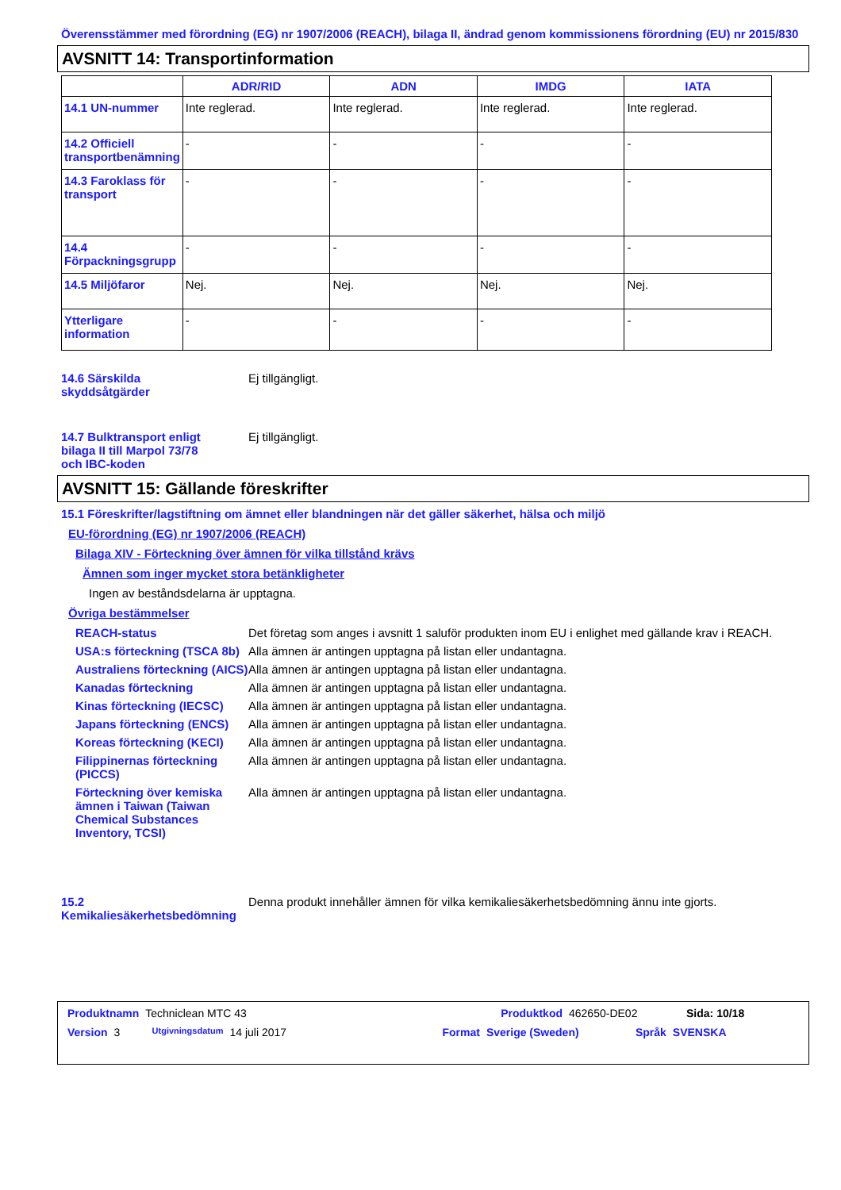Överensstämmer med förordning (EG) nr 1907/2006 (REACH), bilaga II, ändrad genom kommissionens förordning (EU) nr 2015/830
AVSNITT 14: Transportinformation
| | ADR/RID | ADN | IMDG | IATA |
| --- | --- | --- | --- | --- |
| 14.1 UN-nummer | Inte reglerad. | Inte reglerad. | Inte reglerad. | Inte reglerad. |
| 14.2 Officiell transportbenämning | - | - | - | - |
| 14.3 Faroklass för transport | - | - | - | - |
| 14.4 Förpackningsgrupp | - | - | - | - |
| 14.5 Miljöfaror | Nej. | Nej. | Nej. | Nej. |
| Ytterligare information | - | - | - | - |
14.6 Särskilda
skyddsåtgärder
Ej tillgängligt.
14.7 Bulktransport enligt
bilaga II till Marpol 73/78
och IBC-koden
Ej tillgängligt.
AVSNITT 15: Gällande föreskrifter
15.1 Föreskrifter/lagstiftning om ämnet eller blandningen när det gäller säkerhet, hälsa och miljö
EU-förordning (EG) nr 1907/2006 (REACH)
Bilaga XIV - Förteckning över ämnen för vilka tillstånd krävs
Ämnen som inger mycket stora betänkligheter
Ingen av beståndsdelarna är upptagna.
Övriga bestämmelser
REACH-status Det företag som anges i avsnitt 1 saluför produkten inom EU i enlighet med gällande krav i REACH.
USA:s förteckning (TSCA 8b)
Alla ämnen är antingen upptagna på listan eller undantagna.
Australiens förteckning (AICS)
Alla ämnen är antingen upptagna på listan eller undantagna.
Kanadas förteckning Alla ämnen är antingen upptagna på listan eller undantagna.
Kinas förteckning (IECSC)
Alla ämnen är antingen upptagna på listan eller undantagna.
Japans förteckning (ENCS)
Alla ämnen är antingen upptagna på listan eller undantagna.
Koreas förteckning (KECI)
Alla ämnen är antingen upptagna på listan eller undantagna.
Filippinernas förteckning (PICCS)
Alla ämnen är antingen upptagna på listan eller undantagna.
Förteckning över kemiska ämnen i Taiwan (Taiwan Chemical Substances Inventory, TCSI)
Alla ämnen är antingen upptagna på listan eller undantagna.
15.2
Kemikaliesäkerhetsbedömning
Denna produkt innehåller ämnen för vilka kemikaliesäkerhetsbedömning ännu inte gjorts.
Produktnamn Techniclean MTC 43 Produktkod 462650-DE02 Sida: 10/18
Version 3 Utgivningsdatum 14 juli 2017 Format Sverige (Sweden) Språk SVENSKA